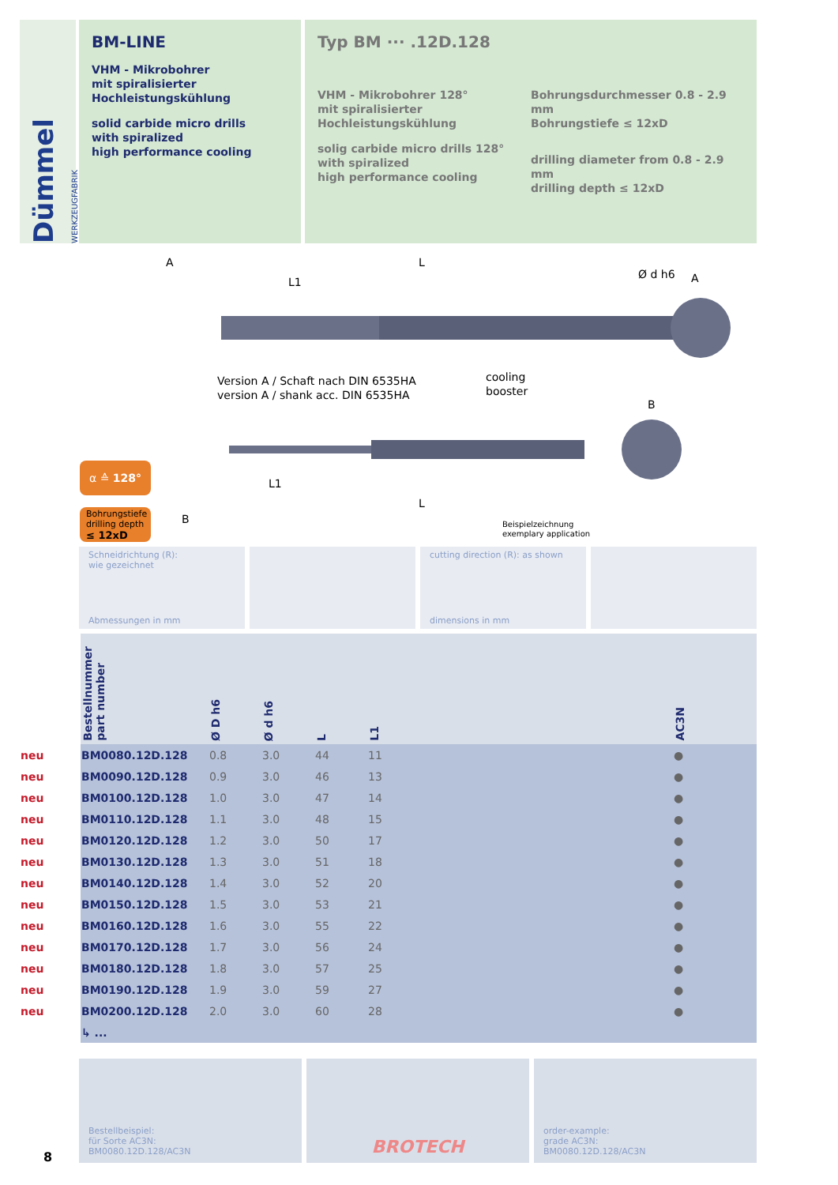Dümmel WERKZEUGFABRIK
BM-LINE
VHM - Mikrobohrer
mit spiralisierter
Hochleistungskühlung
solid carbide micro drills
with spiralized
high performance cooling
Typ BM ··· .12D.128
VHM - Mikrobohrer 128°
mit spiralisierter
Hochleistungskühlung
solig carbide micro drills 128°
with spiralized
high performance cooling
Bohrungsdurchmesser 0.8 - 2.9 mm
Bohrungstiefe ≤ 12xD
drilling diameter from 0.8 - 2.9 mm
drilling depth ≤ 12xD
A
L
L1
Ø d h6
A
Version A / Schaft nach DIN 6535HA
version A / shank acc. DIN 6535HA
cooling
booster
B
L1
L
B
Beispielzeichnung
exemplary application
α ≙ 128°
Bohrungstiefe
drilling depth
≤ 12xD
Schneidrichtung (R):
wie gezeichnet
Abmessungen in mm
cutting direction (R): as shown
dimensions in mm
| | Bestellnummer part number | Ø D h6 | Ø d h6 | L | L1 | | AC3N |
| --- | --- | --- | --- | --- | --- | --- | --- |
| neu | BM0080.12D.128 | 0.8 | 3.0 | 44 | 11 | | ● |
| neu | BM0090.12D.128 | 0.9 | 3.0 | 46 | 13 | | ● |
| neu | BM0100.12D.128 | 1.0 | 3.0 | 47 | 14 | | ● |
| neu | BM0110.12D.128 | 1.1 | 3.0 | 48 | 15 | | ● |
| neu | BM0120.12D.128 | 1.2 | 3.0 | 50 | 17 | | ● |
| neu | BM0130.12D.128 | 1.3 | 3.0 | 51 | 18 | | ● |
| neu | BM0140.12D.128 | 1.4 | 3.0 | 52 | 20 | | ● |
| neu | BM0150.12D.128 | 1.5 | 3.0 | 53 | 21 | | ● |
| neu | BM0160.12D.128 | 1.6 | 3.0 | 55 | 22 | | ● |
| neu | BM0170.12D.128 | 1.7 | 3.0 | 56 | 24 | | ● |
| neu | BM0180.12D.128 | 1.8 | 3.0 | 57 | 25 | | ● |
| neu | BM0190.12D.128 | 1.9 | 3.0 | 59 | 27 | | ● |
| neu | BM0200.12D.128 | 2.0 | 3.0 | 60 | 28 | | ● |
| | ↳ ... | | | | | | |
Bestellbeispiel:
für Sorte AC3N:
BM0080.12D.128/AC3N
BROTECH
order-example:
grade AC3N:
BM0080.12D.128/AC3N
8